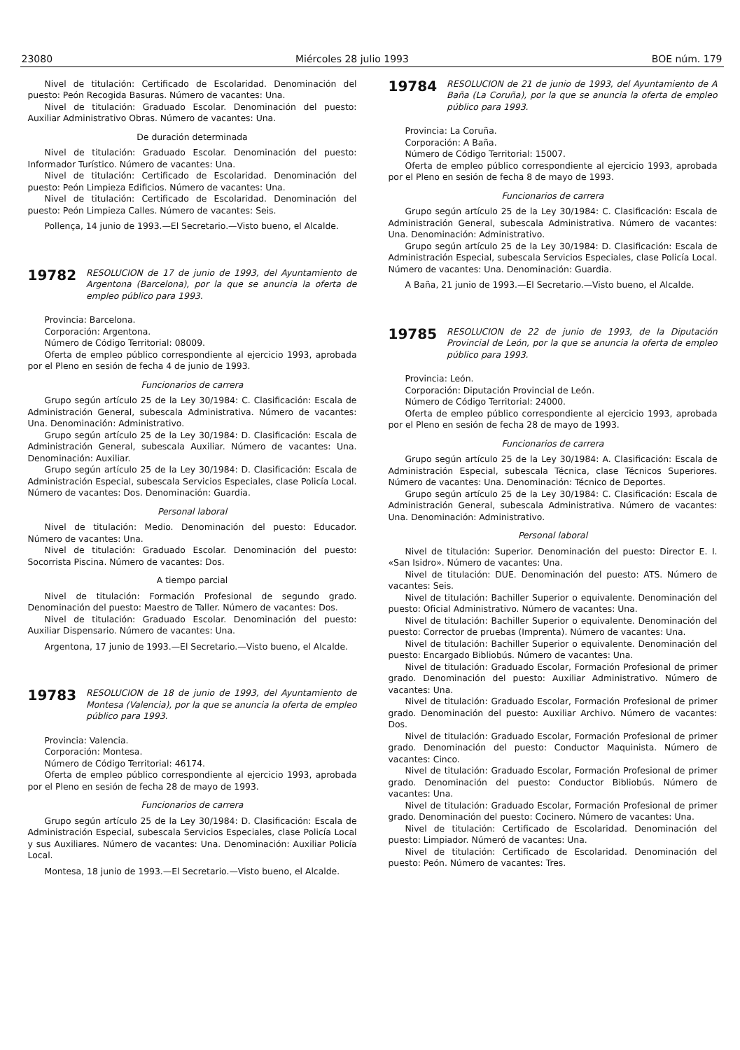23080 Miércoles 28 julio 1993 BOE núm. 179
Nivel de titulación: Certificado de Escolaridad. Denominación del puesto: Peón Recogida Basuras. Número de vacantes: Una.
Nivel de titulación: Graduado Escolar. Denominación del puesto: Auxiliar Administrativo Obras. Número de vacantes: Una.
De duración determinada
Nivel de titulación: Graduado Escolar. Denominación del puesto: Informador Turístico. Número de vacantes: Una.
Nivel de titulación: Certificado de Escolaridad. Denominación del puesto: Peón Limpieza Edificios. Número de vacantes: Una.
Nivel de titulación: Certificado de Escolaridad. Denominación del puesto: Peón Limpieza Calles. Número de vacantes: Seis.
Pollença, 14 junio de 1993.—El Secretario.—Visto bueno, el Alcalde.
19782 RESOLUCION de 17 de junio de 1993, del Ayuntamiento de Argentona (Barcelona), por la que se anuncia la oferta de empleo público para 1993.
Provincia: Barcelona.
Corporación: Argentona.
Número de Código Territorial: 08009.
Oferta de empleo público correspondiente al ejercicio 1993, aprobada por el Pleno en sesión de fecha 4 de junio de 1993.
Funcionarios de carrera
Grupo según artículo 25 de la Ley 30/1984: C. Clasificación: Escala de Administración General, subescala Administrativa. Número de vacantes: Una. Denominación: Administrativo.
Grupo según artículo 25 de la Ley 30/1984: D. Clasificación: Escala de Administración General, subescala Auxiliar. Número de vacantes: Una. Denominación: Auxiliar.
Grupo según artículo 25 de la Ley 30/1984: D. Clasificación: Escala de Administración Especial, subescala Servicios Especiales, clase Policía Local. Número de vacantes: Dos. Denominación: Guardia.
Personal laboral
Nivel de titulación: Medio. Denominación del puesto: Educador. Número de vacantes: Una.
Nivel de titulación: Graduado Escolar. Denominación del puesto: Socorrista Piscina. Número de vacantes: Dos.
A tiempo parcial
Nivel de titulación: Formación Profesional de segundo grado. Denominación del puesto: Maestro de Taller. Número de vacantes: Dos.
Nivel de titulación: Graduado Escolar. Denominación del puesto: Auxiliar Dispensario. Número de vacantes: Una.
Argentona, 17 junio de 1993.—El Secretario.—Visto bueno, el Alcalde.
19783 RESOLUCION de 18 de junio de 1993, del Ayuntamiento de Montesa (Valencia), por la que se anuncia la oferta de empleo público para 1993.
Provincia: Valencia.
Corporación: Montesa.
Número de Código Territorial: 46174.
Oferta de empleo público correspondiente al ejercicio 1993, aprobada por el Pleno en sesión de fecha 28 de mayo de 1993.
Funcionarios de carrera
Grupo según artículo 25 de la Ley 30/1984: D. Clasificación: Escala de Administración Especial, subescala Servicios Especiales, clase Policía Local y sus Auxiliares. Número de vacantes: Una. Denominación: Auxiliar Policía Local.
Montesa, 18 junio de 1993.—El Secretario.—Visto bueno, el Alcalde.
19784 RESOLUCION de 21 de junio de 1993, del Ayuntamiento de A Baña (La Coruña), por la que se anuncia la oferta de empleo público para 1993.
Provincia: La Coruña.
Corporación: A Baña.
Número de Código Territorial: 15007.
Oferta de empleo público correspondiente al ejercicio 1993, aprobada por el Pleno en sesión de fecha 8 de mayo de 1993.
Funcionarios de carrera
Grupo según artículo 25 de la Ley 30/1984: C. Clasificación: Escala de Administración General, subescala Administrativa. Número de vacantes: Una. Denominación: Administrativo.
Grupo según artículo 25 de la Ley 30/1984: D. Clasificación: Escala de Administración Especial, subescala Servicios Especiales, clase Policía Local. Número de vacantes: Una. Denominación: Guardia.
A Baña, 21 junio de 1993.—El Secretario.—Visto bueno, el Alcalde.
19785 RESOLUCION de 22 de junio de 1993, de la Diputación Provincial de León, por la que se anuncia la oferta de empleo público para 1993.
Provincia: León.
Corporación: Diputación Provincial de León.
Número de Código Territorial: 24000.
Oferta de empleo público correspondiente al ejercicio 1993, aprobada por el Pleno en sesión de fecha 28 de mayo de 1993.
Funcionarios de carrera
Grupo según artículo 25 de la Ley 30/1984: A. Clasificación: Escala de Administración Especial, subescala Técnica, clase Técnicos Superiores. Número de vacantes: Una. Denominación: Técnico de Deportes.
Grupo según artículo 25 de la Ley 30/1984: C. Clasificación: Escala de Administración General, subescala Administrativa. Número de vacantes: Una. Denominación: Administrativo.
Personal laboral
Nivel de titulación: Superior. Denominación del puesto: Director E. I. «San Isidro». Número de vacantes: Una.
Nivel de titulación: DUE. Denominación del puesto: ATS. Número de vacantes: Seis.
Nivel de titulación: Bachiller Superior o equivalente. Denominación del puesto: Oficial Administrativo. Número de vacantes: Una.
Nivel de titulación: Bachiller Superior o equivalente. Denominación del puesto: Corrector de pruebas (Imprenta). Número de vacantes: Una.
Nivel de titulación: Bachiller Superior o equivalente. Denominación del puesto: Encargado Bibliobús. Número de vacantes: Una.
Nivel de titulación: Graduado Escolar, Formación Profesional de primer grado. Denominación del puesto: Auxiliar Administrativo. Número de vacantes: Una.
Nivel de titulación: Graduado Escolar, Formación Profesional de primer grado. Denominación del puesto: Auxiliar Archivo. Número de vacantes: Dos.
Nivel de titulación: Graduado Escolar, Formación Profesional de primer grado. Denominación del puesto: Conductor Maquinista. Número de vacantes: Cinco.
Nivel de titulación: Graduado Escolar, Formación Profesional de primer grado. Denominación del puesto: Conductor Bibliobús. Número de vacantes: Una.
Nivel de titulación: Graduado Escolar, Formación Profesional de primer grado. Denominación del puesto: Cocinero. Número de vacantes: Una.
Nivel de titulación: Certificado de Escolaridad. Denominación del puesto: Limpiador. Númeró de vacantes: Una.
Nivel de titulación: Certificado de Escolaridad. Denominación del puesto: Peón. Número de vacantes: Tres.